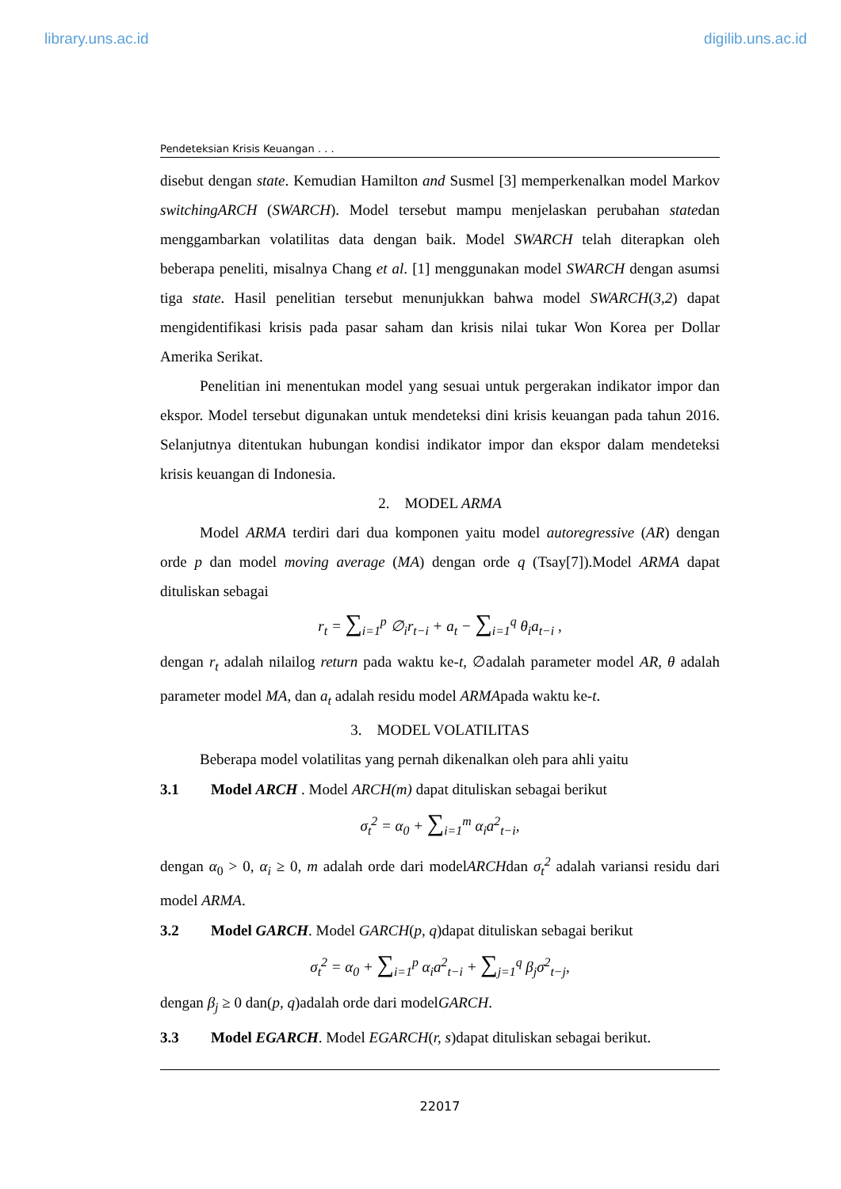library.uns.ac.id digilib.uns.ac.id
Pendeteksian Krisis Keuangan . . .
disebut dengan state. Kemudian Hamilton and Susmel [3] memperkenalkan model Markov switchingARCH (SWARCH). Model tersebut mampu menjelaskan perubahan statedan menggambarkan volatilitas data dengan baik. Model SWARCH telah diterapkan oleh beberapa peneliti, misalnya Chang et al. [1] menggunakan model SWARCH dengan asumsi tiga state. Hasil penelitian tersebut menunjukkan bahwa model SWARCH(3,2) dapat mengidentifikasi krisis pada pasar saham dan krisis nilai tukar Won Korea per Dollar Amerika Serikat.
Penelitian ini menentukan model yang sesuai untuk pergerakan indikator impor dan ekspor. Model tersebut digunakan untuk mendeteksi dini krisis keuangan pada tahun 2016. Selanjutnya ditentukan hubungan kondisi indikator impor dan ekspor dalam mendeteksi krisis keuangan di Indonesia.
2. MODEL ARMA
Model ARMA terdiri dari dua komponen yaitu model autoregressive (AR) dengan orde p dan model moving average (MA) dengan orde q (Tsay[7]).Model ARMA dapat dituliskan sebagai
r<sub>t</sub> = ∑<sub>i=1</sub><sup>p</sup> ∅<sub>i</sub>r<sub>t−i</sub> + a<sub>t</sub> − ∑<sub>i=1</sub><sup>q</sup> θ<sub>i</sub>a<sub>t−i</sub> ,
dengan r<sub>t</sub> adalah nilailog return pada waktu ke-t, ∅adalah parameter model AR, θ adalah parameter model MA, dan a<sub>t</sub> adalah residu model ARMApada waktu ke-t.
3. MODEL VOLATILITAS
Beberapa model volatilitas yang pernah dikenalkan oleh para ahli yaitu
3.1 Model ARCH . Model ARCH(m) dapat dituliskan sebagai berikut
σ<sub>t</sub><sup>2</sup> = α<sub>0</sub> + ∑<sub>i=1</sub><sup>m</sup> α<sub>i</sub>a<sup>2</sup><sub>t−i</sub>,
dengan α<sub>0</sub> > 0, α<sub>i</sub> ≥ 0, m adalah orde dari modelARCHdan σ<sub>t</sub><sup>2</sup> adalah variansi residu dari model ARMA.
3.2 Model GARCH. Model GARCH(p, q)dapat dituliskan sebagai berikut
σ<sub>t</sub><sup>2</sup> = α<sub>0</sub> + ∑<sub>i=1</sub><sup>p</sup> α<sub>i</sub>a<sup>2</sup><sub>t−i</sub> + ∑<sub>j=1</sub><sup>q</sup> β<sub>j</sub>σ<sup>2</sup><sub>t−j</sub>,
dengan β<sub>j</sub> ≥ 0 dan(p, q)adalah orde dari modelGARCH.
3.3 Model EGARCH. Model EGARCH(r, s)dapat dituliskan sebagai berikut.
22017